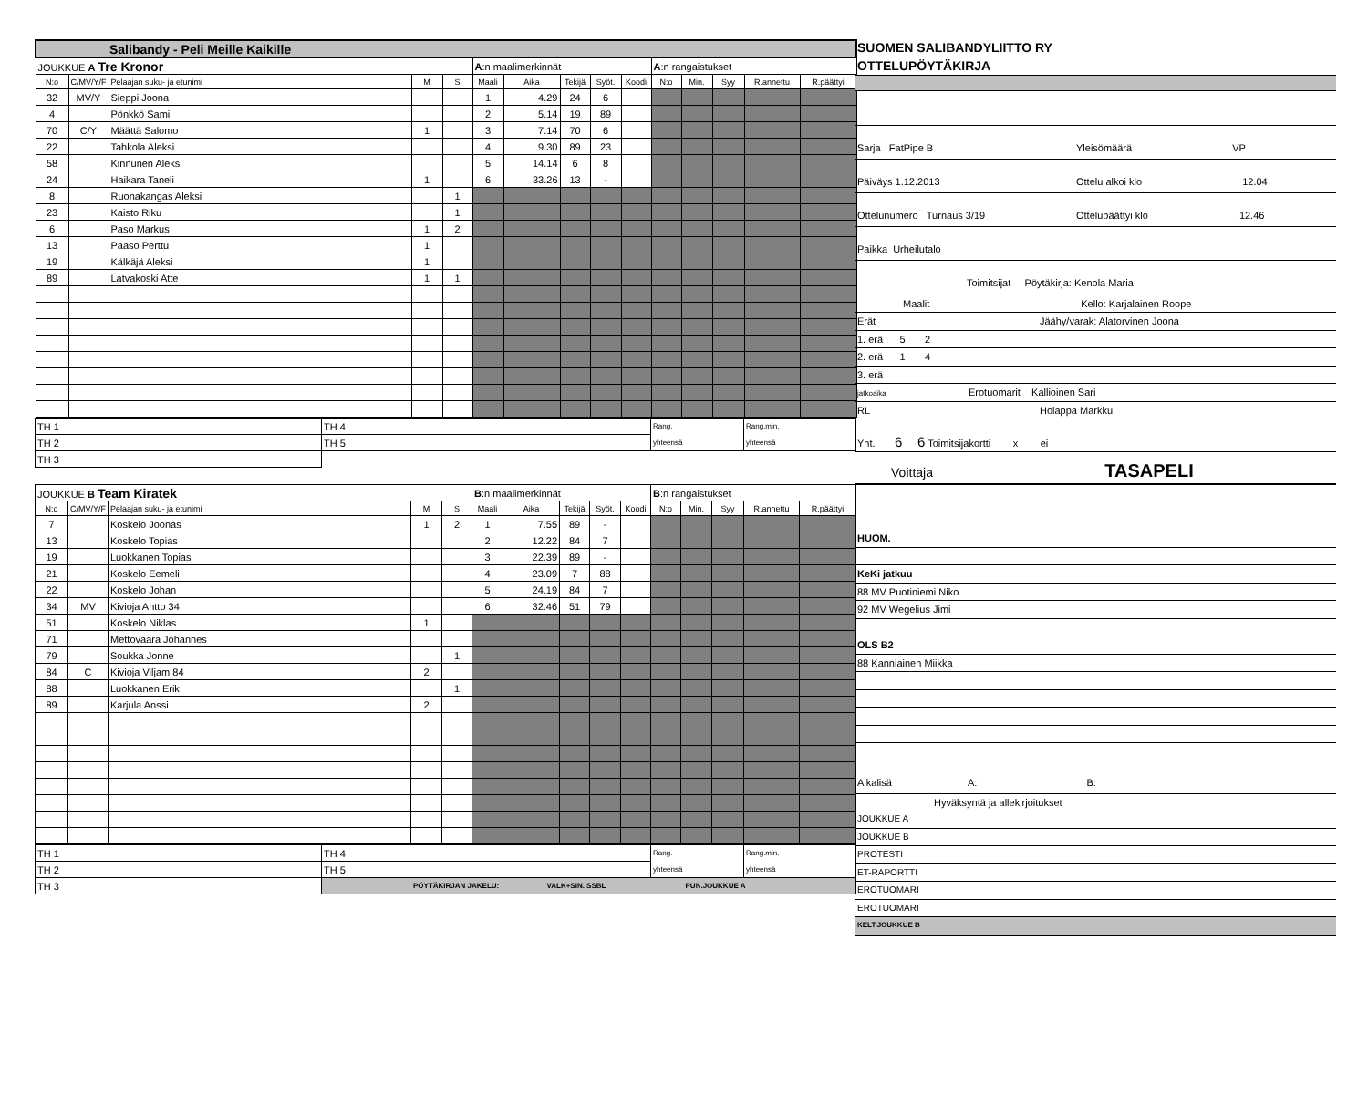| Salibandy - Peli Meille Kaikille | | | | | | | | | | | | | | |
| JOUKKUE A Tre Kronor | | | | | A :n maalimerkinnät | | | | | A :n rangaistukset | | | | |
| N:o | C/MV/Y/F | Pelaajan suku- ja etunimi | M | S | Maali | Aika | Tekijä | Syöt. | Koodi | N:o | Min. | Syy | R.annettu | R.päättyi |
| 32 | MV/Y | Sieppi Joona | | | 1 | 4.29 | 24 | 6 | | | | | | |
| 4 | | Pönkkö Sami | | | 2 | 5.14 | 19 | 89 | | | | | | |
| 70 | C/Y | Määttä Salomo | 1 | | 3 | 7.14 | 70 | 6 | | | | | | |
| 22 | | Tahkola Aleksi | | | 4 | 9.30 | 89 | 23 | | | | | | |
| 58 | | Kinnunen Aleksi | | | 5 | 14.14 | 6 | 8 | | | | | | |
| 24 | | Haikara Taneli | 1 | | 6 | 33.26 | 13 | - | | | | | | |
| 8 | | Ruonakangas Aleksi | | 1 | | | | | | | | | | |
| 23 | | Kaisto Riku | | 1 | | | | | | | | | | |
| 6 | | Paso Markus | 1 | 2 | | | | | | | | | | |
| 13 | | Paaso Perttu | 1 | | | | | | | | | | | |
| 19 | | Kälkäjä Aleksi | 1 | | | | | | | | | | | |
| 89 | | Latvakoski Atte | 1 | 1 | | | | | | | | | | |
| TH 1 | TH 4 | Rang. yhteensä | Rang.min. yhteensä |
| TH 2 | TH 5 | | |
| TH 3 | | | |
| JOUKKUE B Team Kiratek | | | | | B :n maalimerkinnät | | | | | B :n rangaistukset | | | | |
| N:o | C/MV/Y/F | Pelaajan suku- ja etunimi | M | S | Maali | Aika | Tekijä | Syöt. | Koodi | N:o | Min. | Syy | R.annettu | R.päättyi |
| 7 | | Koskelo Joonas | 1 | 2 | 1 | 7.55 | 89 | - | | | | | | |
| 13 | | Koskelo Topias | | | 2 | 12.22 | 84 | 7 | | | | | | |
| 19 | | Luokkanen Topias | | | 3 | 22.39 | 89 | - | | | | | | |
| 21 | | Koskelo Eemeli | | | 4 | 23.09 | 7 | 88 | | | | | | |
| 22 | | Koskelo Johan | | | 5 | 24.19 | 84 | 7 | | | | | | |
| 34 | MV | Kivioja Antto 34 | | | 6 | 32.46 | 51 | 79 | | | | | | |
| 51 | | Koskelo Niklas | 1 | | | | | | | | | | | |
| 71 | | Mettovaara Johannes | | | | | | | | | | | | |
| 79 | | Soukka Jonne | | 1 | | | | | | | | | | |
| 84 | C | Kivioja Viljam 84 | 2 | | | | | | | | | | | |
| 88 | | Luokkanen Erik | | 1 | | | | | | | | | | |
| 89 | | Karjula Anssi | 2 | | | | | | | | | | | |
| TH 1 | TH 4 | Rang. yhteensä | Rang.min. yhteensä |
| TH 2 | TH 5 | | |
| TH 3 | PÖYTÄKIRJAN JAKELU: VALK+SIN. SSBL PUN.JOUKKUE A | | |
SUOMEN SALIBANDYLIITTO RY
OTTELUPÖYTÄKIRJA
Sarja FatPipe B Yleisömäärä VP
Päiväys 1.12.2013 Ottelu alkoi klo 12.04
Ottelunumero Turnaus 3/19 Ottelupäättyi klo 12.46
Paikka Urheilutalo
Toimitsijat Pöytäkirja: Kenola Maria
Maalit Kello: Karjalainen Roope
Erät Jäähy/varak: Alatorvinen Joona
1. erä 5 2
2. erä 1 4
3. erä
jatkoaika Erotuomarit Kallioinen Sari
RL Holappa Markku
Yht. 6 6 Toimitsijakortti x ei
Voittaja TASAPELI
HUOM.
KeKi jatkuu
88 MV Puotiniemi Niko
92 MV Wegelius Jimi
OLS B2
88 Kanniainen Miikka
Aikalisä A: B:
Hyväksyntä ja allekirjoitukset
JOUKKUE A
JOUKKUE B
PROTESTI
ET-RAPORTTI
EROTUOMARI
EROTUOMARI
KELT.JOUKKUE B